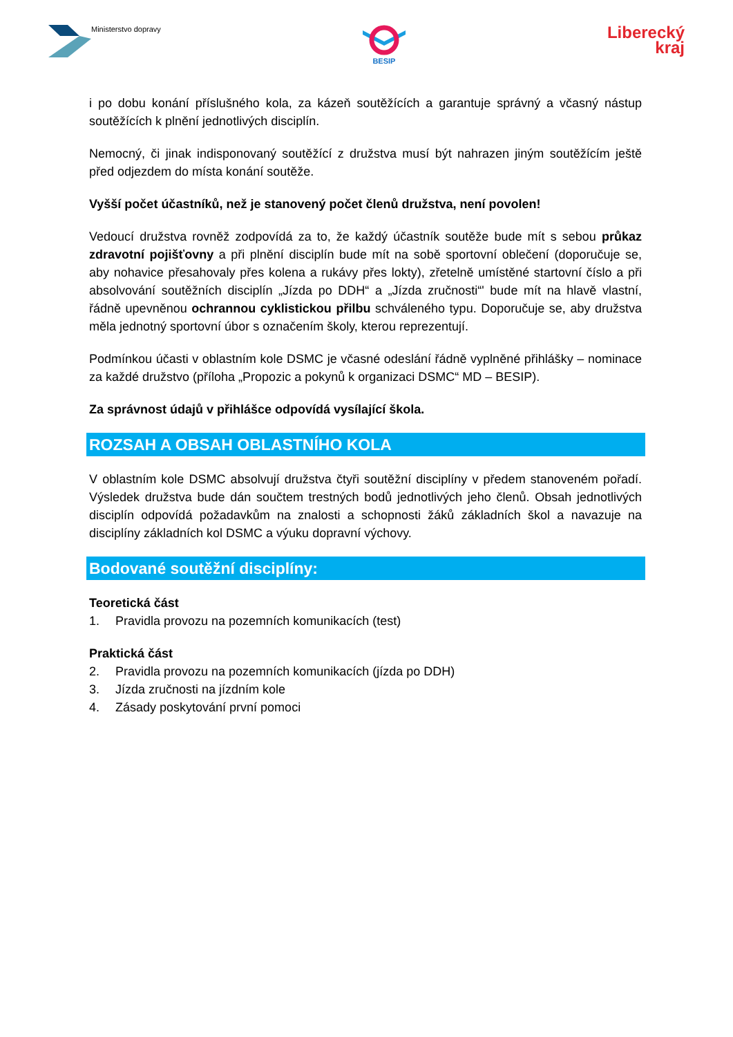Ministerstvo dopravy BESIP
Liberecký
kraj
i po dobu konání příslušného kola, za kázeň soutěžících a garantuje správný a včasný nástup soutěžících k plnění jednotlivých disciplín.
Nemocný, či jinak indisponovaný soutěžící z družstva musí být nahrazen jiným soutěžícím ještě před odjezdem do místa konání soutěže.
Vyšší počet účastníků, než je stanovený počet členů družstva, není povolen!
Vedoucí družstva rovněž zodpovídá za to, že každý účastník soutěže bude mít s sebou průkaz zdravotní pojišťovny a při plnění disciplín bude mít na sobě sportovní oblečení (doporučuje se, aby nohavice přesahovaly přes kolena a rukávy přes lokty), zřetelně umístěné startovní číslo a při absolvování soutěžních disciplín „Jízda po DDH“ a „Jízda zručnosti“' bude mít na hlavě vlastní, řádně upevněnou ochrannou cyklistickou přilbu schváleného typu. Doporučuje se, aby družstva měla jednotný sportovní úbor s označením školy, kterou reprezentují.
Podmínkou účasti v oblastním kole DSMC je včasné odeslání řádně vyplněné přihlášky – nominace za každé družstvo (příloha „Propozic a pokynů k organizaci DSMC“ MD – BESIP).
Za správnost údajů v přihlášce odpovídá vysílající škola.
ROZSAH A OBSAH OBLASTNÍHO KOLA
V oblastním kole DSMC absolvují družstva čtyři soutěžní disciplíny v předem stanoveném pořadí. Výsledek družstva bude dán součtem trestných bodů jednotlivých jeho členů. Obsah jednotlivých disciplín odpovídá požadavkům na znalosti a schopnosti žáků základních škol a navazuje na disciplíny základních kol DSMC a výuku dopravní výchovy.
Bodované soutěžní disciplíny:
Teoretická část
1. Pravidla provozu na pozemních komunikacích (test)
Praktická část
2. Pravidla provozu na pozemních komunikacích (jízda po DDH)
3. Jízda zručnosti na jízdním kole
4. Zásady poskytování první pomoci